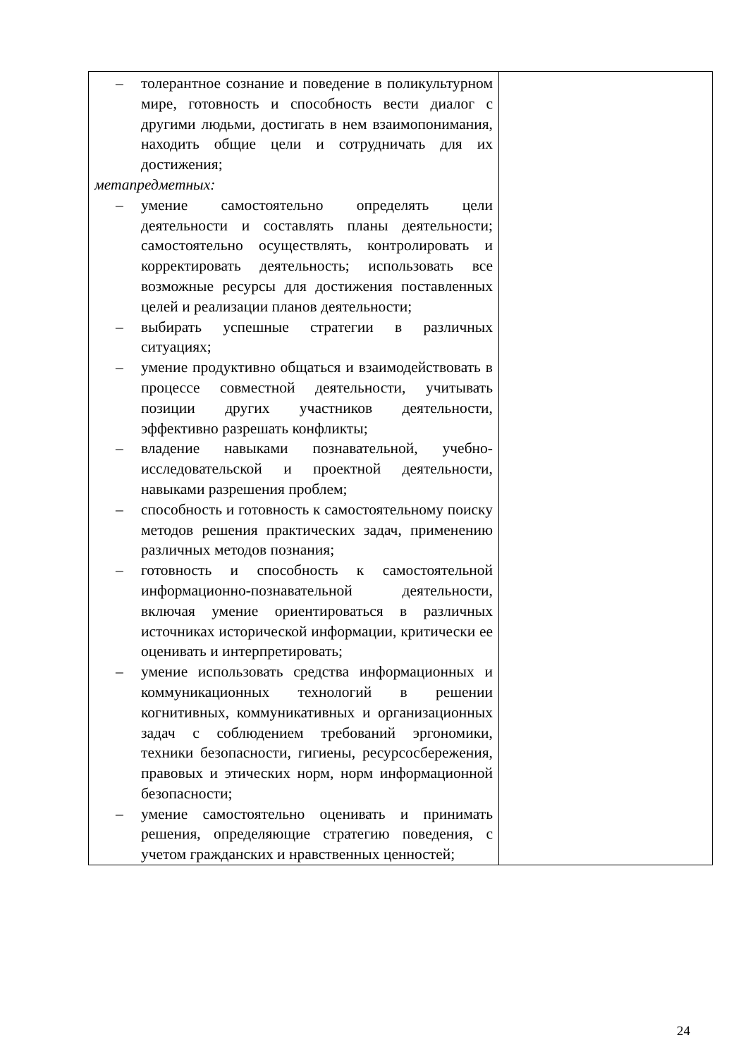| – толерантное сознание и поведение в поликультурном мире, готовность и способность вести диалог с другими людьми, достигать в нем взаимопонимания, находить общие цели и сотрудничать для их достижения; метапредметных: – умение самостоятельно определять цели деятельности и составлять планы деятельности; самостоятельно осуществлять, контролировать и корректировать деятельность; использовать все возможные ресурсы для достижения поставленных целей и реализации планов деятельности; – выбирать успешные стратегии в различных ситуациях; – умение продуктивно общаться и взаимодействовать в процессе совместной деятельности, учитывать позиции других участников деятельности, эффективно разрешать конфликты; – владение навыками познавательной, учебно-исследовательской и проектной деятельности, навыками разрешения проблем; – способность и готовность к самостоятельному поиску методов решения практических задач, применению различных методов познания; – готовность и способность к самостоятельной информационно-познавательной деятельности, включая умение ориентироваться в различных источниках исторической информации, критически ее оценивать и интерпретировать; – умение использовать средства информационных и коммуникационных технологий в решении когнитивных, коммуникативных и организационных задач с соблюдением требований эргономики, техники безопасности, гигиены, ресурсосбережения, правовых и этических норм, норм информационной безопасности; – умение самостоятельно оценивать и принимать решения, определяющие стратегию поведения, с учетом гражданских и нравственных ценностей; | |
24